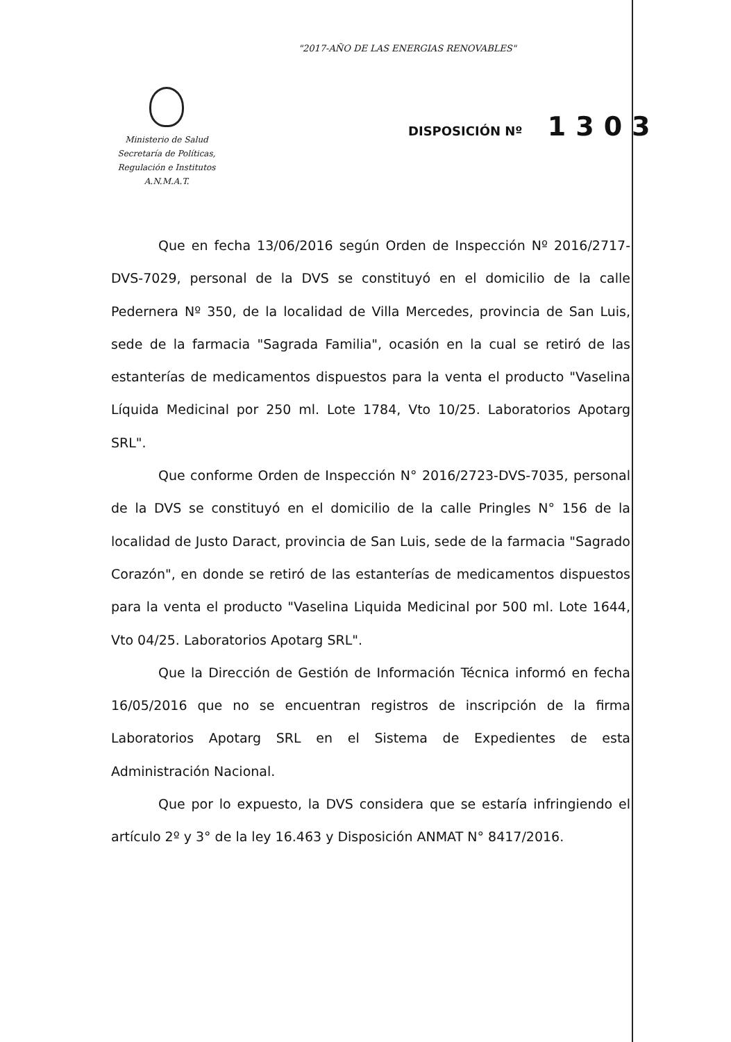"2017-AÑO DE LAS ENERGIAS RENOVABLES"
Ministerio de Salud
Secretaría de Políticas,
Regulación e Institutos
A.N.M.A.T.
DISPOSICIÓN Nº 1303
Que en fecha 13/06/2016 según Orden de Inspección Nº 2016/2717-DVS-7029, personal de la DVS se constituyó en el domicilio de la calle Pedernera Nº 350, de la localidad de Villa Mercedes, provincia de San Luis, sede de la farmacia "Sagrada Familia", ocasión en la cual se retiró de las estanterías de medicamentos dispuestos para la venta el producto "Vaselina Líquida Medicinal por 250 ml. Lote 1784, Vto 10/25. Laboratorios Apotarg SRL".
Que conforme Orden de Inspección N° 2016/2723-DVS-7035, personal de la DVS se constituyó en el domicilio de la calle Pringles N° 156 de la localidad de Justo Daract, provincia de San Luis, sede de la farmacia "Sagrado Corazón", en donde se retiró de las estanterías de medicamentos dispuestos para la venta el producto "Vaselina Liquida Medicinal por 500 ml. Lote 1644, Vto 04/25. Laboratorios Apotarg SRL".
Que la Dirección de Gestión de Información Técnica informó en fecha 16/05/2016 que no se encuentran registros de inscripción de la firma Laboratorios Apotarg SRL en el Sistema de Expedientes de esta Administración Nacional.
Que por lo expuesto, la DVS considera que se estaría infringiendo el artículo 2º y 3° de la ley 16.463 y Disposición ANMAT N° 8417/2016.